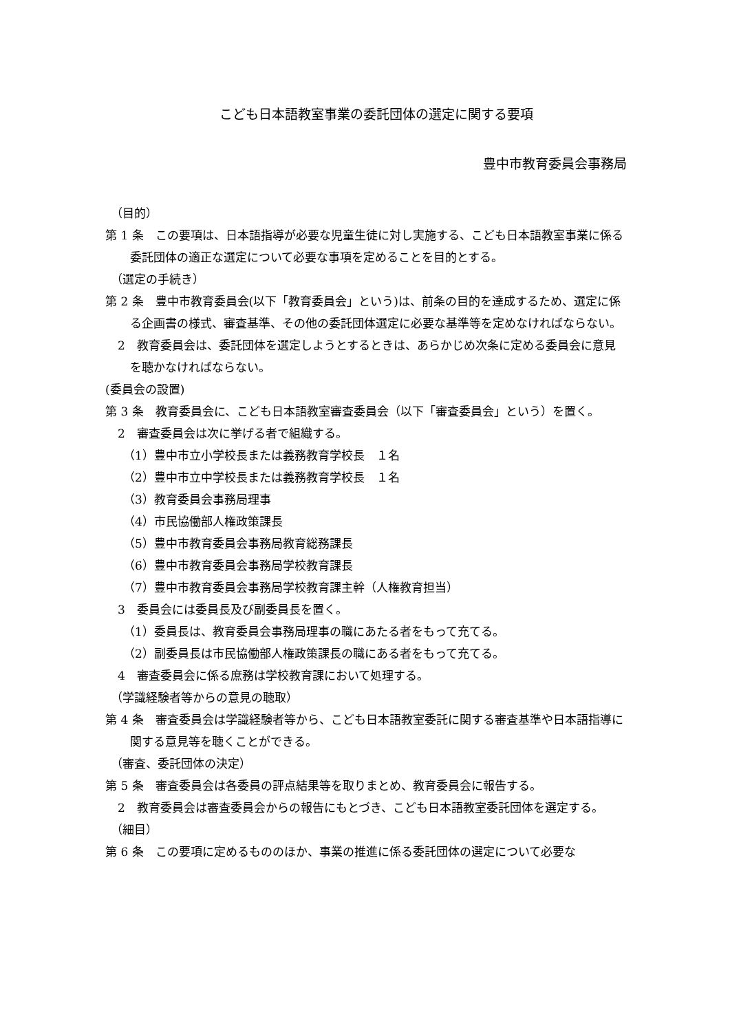こども日本語教室事業の委託団体の選定に関する要項
豊中市教育委員会事務局
（目的）
第 1 条　この要項は、日本語指導が必要な児童生徒に対し実施する、こども日本語教室事業に係る委託団体の適正な選定について必要な事項を定めることを目的とする。
（選定の手続き）
第 2 条　豊中市教育委員会(以下「教育委員会」という)は、前条の目的を達成するため、選定に係る企画書の様式、審査基準、その他の委託団体選定に必要な基準等を定めなければならない。
2　教育委員会は、委託団体を選定しようとするときは、あらかじめ次条に定める委員会に意見を聴かなければならない。
(委員会の設置)
第 3 条　教育委員会に、こども日本語教室審査委員会（以下「審査委員会」という）を置く。
2　審査委員会は次に挙げる者で組織する。
（1）豊中市立小学校長または義務教育学校長　１名
（2）豊中市立中学校長または義務教育学校長　１名
（3）教育委員会事務局理事
（4）市民協働部人権政策課長
（5）豊中市教育委員会事務局教育総務課長
（6）豊中市教育委員会事務局学校教育課長
（7）豊中市教育委員会事務局学校教育課主幹（人権教育担当）
3　委員会には委員長及び副委員長を置く。
（1）委員長は、教育委員会事務局理事の職にあたる者をもって充てる。
（2）副委員長は市民協働部人権政策課長の職にある者をもって充てる。
4　審査委員会に係る庶務は学校教育課において処理する。
（学識経験者等からの意見の聴取）
第 4 条　審査委員会は学識経験者等から、こども日本語教室委託に関する審査基準や日本語指導に関する意見等を聴くことができる。
（審査、委託団体の決定）
第 5 条　審査委員会は各委員の評点結果等を取りまとめ、教育委員会に報告する。
2　教育委員会は審査委員会からの報告にもとづき、こども日本語教室委託団体を選定する。
（細目）
第 6 条　この要項に定めるもののほか、事業の推進に係る委託団体の選定について必要な